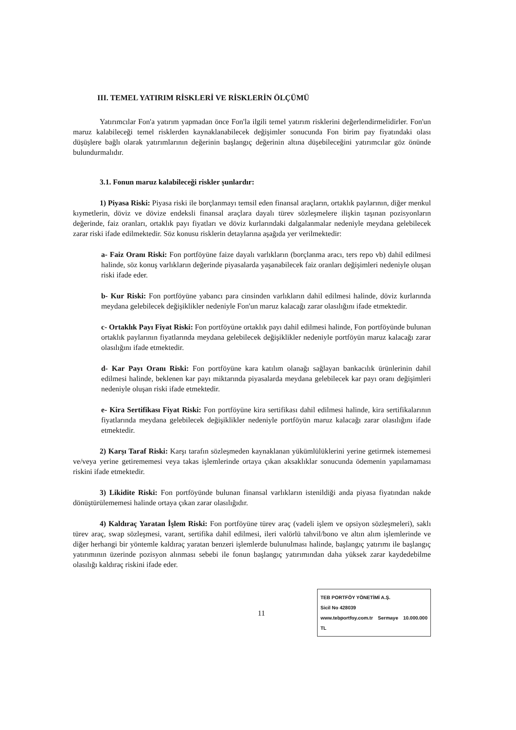III. TEMEL YATIRIM RİSKLERİ VE RİSKLERİN ÖLÇÜMÜ
Yatırımcılar Fon'a yatırım yapmadan önce Fon'la ilgili temel yatırım risklerini değerlendirmelidirler. Fon'un maruz kalabileceği temel risklerden kaynaklanabilecek değişimler sonucunda Fon birim pay fiyatındaki olası düşüşlere bağlı olarak yatırımlarının değerinin başlangıç değerinin altına düşebileceğini yatırımcılar göz önünde bulundurmalıdır.
3.1. Fonun maruz kalabileceği riskler şunlardır:
1) Piyasa Riski: Piyasa riski ile borçlanmayı temsil eden finansal araçların, ortaklık paylarının, diğer menkul kıymetlerin, döviz ve dövize endeksli finansal araçlara dayalı türev sözleşmelere ilişkin taşınan pozisyonların değerinde, faiz oranları, ortaklık payı fiyatları ve döviz kurlarındaki dalgalanmalar nedeniyle meydana gelebilecek zarar riski ifade edilmektedir. Söz konusu risklerin detaylarına aşağıda yer verilmektedir:
a- Faiz Oranı Riski: Fon portföyüne faize dayalı varlıkların (borçlanma aracı, ters repo vb) dahil edilmesi halinde, söz konuş varlıkların değerinde piyasalarda yaşanabilecek faiz oranları değişimleri nedeniyle oluşan riski ifade eder.
b- Kur Riski: Fon portföyüne yabancı para cinsinden varlıkların dahil edilmesi halinde, döviz kurlarında meydana gelebilecek değişiklikler nedeniyle Fon'un maruz kalacağı zarar olasılığını ifade etmektedir.
c- Ortaklık Payı Fiyat Riski: Fon portföyüne ortaklık payı dahil edilmesi halinde, Fon portföyünde bulunan ortaklık paylarının fiyatlarında meydana gelebilecek değişiklikler nedeniyle portföyün maruz kalacağı zarar olasılığını ifade etmektedir.
d- Kar Payı Oranı Riski: Fon portföyüne kara katılım olanağı sağlayan bankacılık ürünlerinin dahil edilmesi halinde, beklenen kar payı miktarında piyasalarda meydana gelebilecek kar payı oranı değişimleri nedeniyle oluşan riski ifade etmektedir.
e- Kira Sertifikası Fiyat Riski: Fon portföyüne kira sertifikası dahil edilmesi halinde, kira sertifikalarının fiyatlarında meydana gelebilecek değişiklikler nedeniyle portföyün maruz kalacağı zarar olasılığını ifade etmektedir.
2) Karşı Taraf Riski: Karşı tarafın sözleşmeden kaynaklanan yükümlülüklerini yerine getirmek istememesi ve/veya yerine getirememesi veya takas işlemlerinde ortaya çıkan aksaklıklar sonucunda ödemenin yapılamaması riskini ifade etmektedir.
3) Likidite Riski: Fon portföyünde bulunan finansal varlıkların istenildiği anda piyasa fiyatından nakde dönüştürülememesi halinde ortaya çıkan zarar olasılığıdır.
4) Kaldıraç Yaratan İşlem Riski: Fon portföyüne türev araç (vadeli işlem ve opsiyon sözleşmeleri), saklı türev araç, swap sözleşmesi, varant, sertifika dahil edilmesi, ileri valörlü tahvil/bono ve altın alım işlemlerinde ve diğer herhangi bir yöntemle kaldıraç yaratan benzeri işlemlerde bulunulması halinde, başlangıç yatırımı ile başlangıç yatırımının üzerinde pozisyon alınması sebebi ile fonun başlangıç yatırımından daha yüksek zarar kaydedebilme olasılığı kaldıraç riskini ifade eder.
11
TEB PORTFÖY YÖNETİMİ A.Ş.
Sicil No 428039
www.tebportfoy.com.tr Sermaye 10.000.000 TL